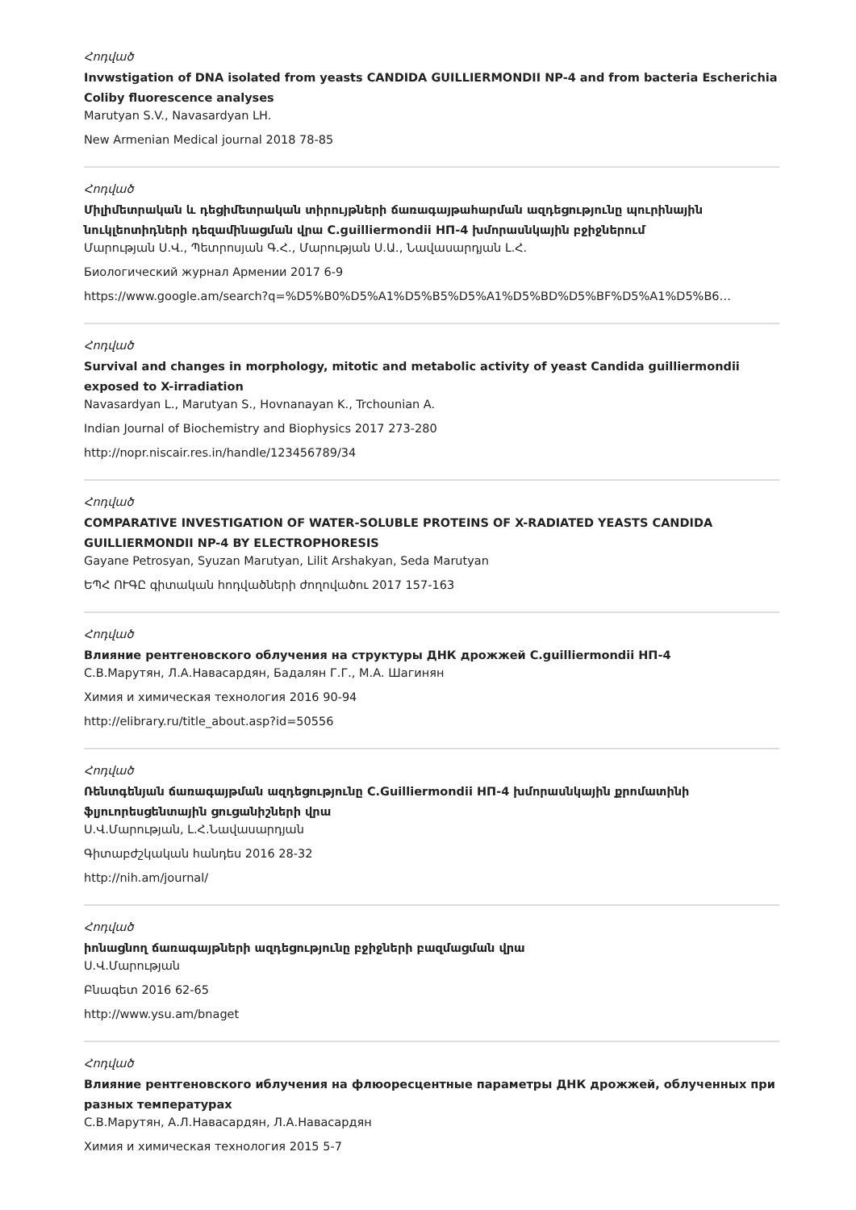Հոդված
Invwstigation of DNA isolated from yeasts CANDIDA GUILLIERMONDII NP-4 and from bacteria Escherichia Coliby fluorescence analyses
Marutyan S.V., Navasardyan LH.
New Armenian Medical journal 2018 78-85
Հոդված
Միլիմետրական և դեցիմետրական տիրույթների ճառագայթահարման ազդեցությունը պուրինային նուկլեոտիդների դեզամինացման վրա C.guilliermondii НП-4 խմորասնկային բջիջներում
Մարության Ս.Վ., Պետրոսյան Գ.Հ., Մարության Ս.Ա., Նավասարդյան Լ.Հ.
Биологический журнал Армении 2017 6-9
https://www.google.am/search?q=%D5%B0%D5%A1%D5%B5%D5%A1%D5%BD%D5%BF%D5%A1%D5%B6…
Հոդված
Survival and changes in morphology, mitotic and metabolic activity of yeast Candida guilliermondii exposed to X-irradiation
Navasardyan L., Marutyan S., Hovnanayan K., Trchounian A.
Indian Journal of Biochemistry and Biophysics 2017 273-280
http://nopr.niscair.res.in/handle/123456789/34
Հոդված
COMPARATIVE INVESTIGATION OF WATER-SOLUBLE PROTEINS OF X-RADIATED YEASTS CANDIDA GUILLIERMONDII NP-4 BY ELECTROPHORESIS
Gayane Petrosyan, Syuzan Marutyan, Lilit Arshakyan, Seda Marutyan
ԵՊՀ ՈՒԳԸ գիտական հոդվածների ժողովածու 2017 157-163
Հոդված
Влияние рентгеновского облучения на структуры ДНК дрожжей C.guilliermondii НП-4
С.В.Марутян, Л.А.Навасардян, Бадалян Г.Г., М.А. Шагинян
Химия и химическая технология 2016 90-94
http://elibrary.ru/title_about.asp?id=50556
Հոդված
Ռենտգենյան ճառագայթման ազդեցությունը C.Guilliermondii НП-4 խմորասնկային քրոմատինի ֆլյուորեսցենտային ցուցանիշների վրա
Ս.Վ.Մարության, Լ.Հ.Նավասարդյան
Գիտաբժշկական հանդես 2016 28-32
http://nih.am/journal/
Հոդված
իոնացնող ճառագայթների ազդեցությունը բջիջների բազմացման վրա
Ս.Վ.Մարության
Բնագետ 2016 62-65
http://www.ysu.am/bnaget
Հոդված
Влияние рентгеновского иблучения на флюоресцентные параметры ДНК дрожжей, облученных при разных температурах
С.В.Марутян, А.Л.Навасардян, Л.А.Навасардян
Химия и химическая технология 2015 5-7